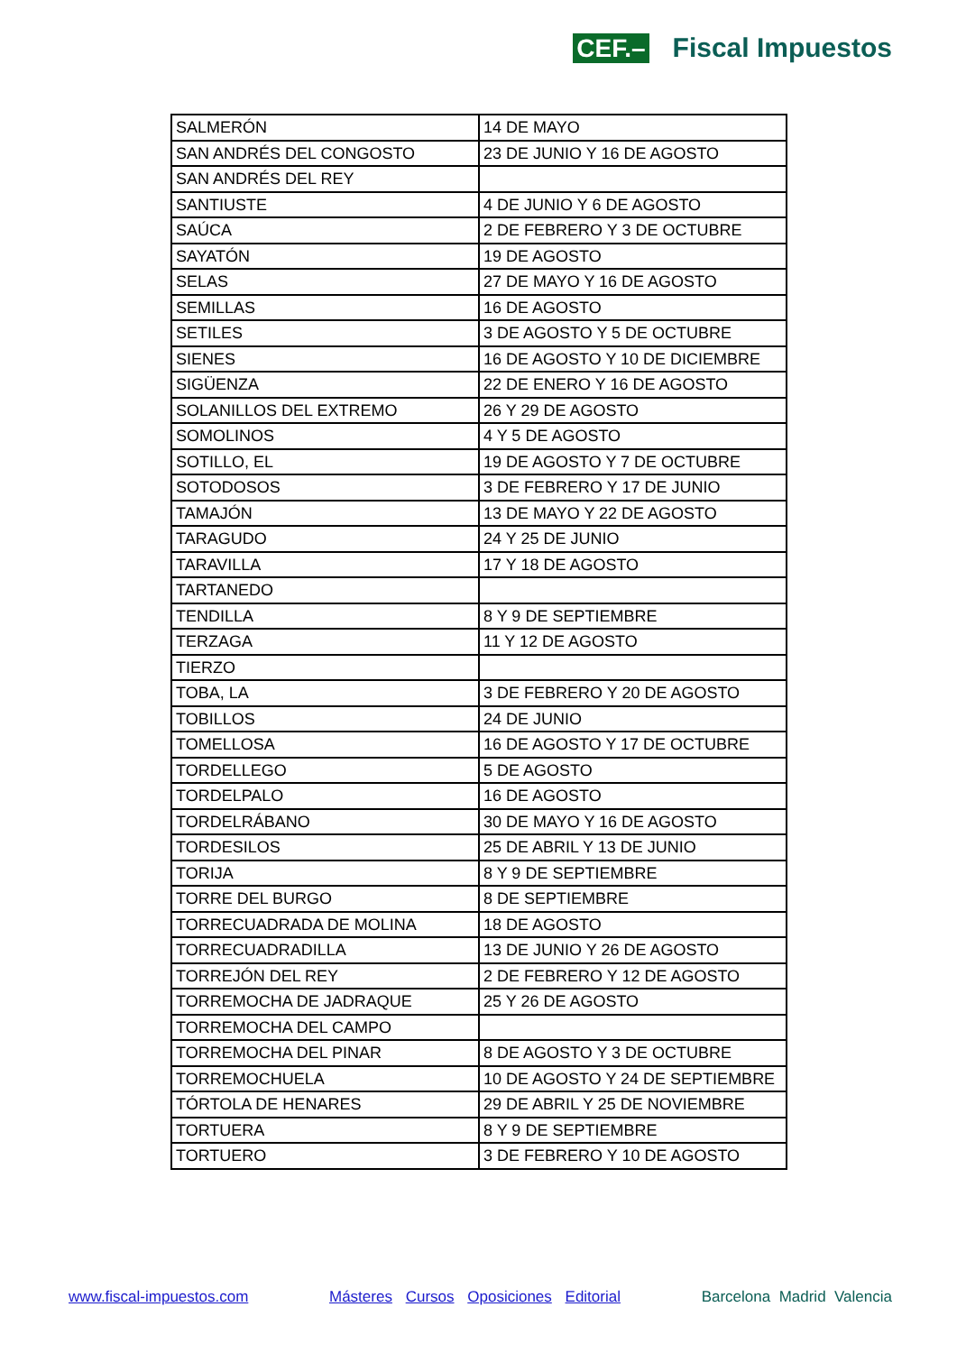CEF.– Fiscal Impuestos
| SALMERÓN | 14 DE MAYO |
| SAN ANDRÉS DEL CONGOSTO | 23 DE JUNIO Y 16 DE AGOSTO |
| SAN ANDRÉS DEL REY | |
| SANTIUSTE | 4 DE JUNIO Y 6 DE AGOSTO |
| SAÚCA | 2 DE FEBRERO Y 3 DE OCTUBRE |
| SAYATÓN | 19 DE AGOSTO |
| SELAS | 27 DE MAYO Y 16 DE AGOSTO |
| SEMILLAS | 16 DE AGOSTO |
| SETILES | 3 DE AGOSTO Y 5 DE OCTUBRE |
| SIENES | 16 DE AGOSTO Y 10 DE DICIEMBRE |
| SIGÜENZA | 22 DE ENERO Y 16 DE AGOSTO |
| SOLANILLOS DEL EXTREMO | 26 Y 29 DE AGOSTO |
| SOMOLINOS | 4 Y 5 DE AGOSTO |
| SOTILLO, EL | 19 DE AGOSTO Y 7 DE OCTUBRE |
| SOTODOSOS | 3 DE FEBRERO Y 17 DE JUNIO |
| TAMAJÓN | 13 DE MAYO Y 22 DE AGOSTO |
| TARAGUDO | 24 Y 25 DE JUNIO |
| TARAVILLA | 17 Y 18 DE AGOSTO |
| TARTANEDO | |
| TENDILLA | 8 Y 9 DE SEPTIEMBRE |
| TERZAGA | 11 Y 12 DE AGOSTO |
| TIERZO | |
| TOBA, LA | 3 DE FEBRERO Y 20 DE AGOSTO |
| TOBILLOS | 24 DE JUNIO |
| TOMELLOSA | 16 DE AGOSTO Y 17 DE OCTUBRE |
| TORDELLEGO | 5 DE AGOSTO |
| TORDELPALO | 16 DE AGOSTO |
| TORDELRÁBANO | 30 DE MAYO Y 16 DE AGOSTO |
| TORDESILOS | 25 DE ABRIL Y 13 DE JUNIO |
| TORIJA | 8 Y 9 DE SEPTIEMBRE |
| TORRE DEL BURGO | 8 DE SEPTIEMBRE |
| TORRECUADRADA DE MOLINA | 18 DE AGOSTO |
| TORRECUADRADILLA | 13 DE JUNIO Y 26 DE AGOSTO |
| TORREJÓN DEL REY | 2 DE FEBRERO Y 12 DE AGOSTO |
| TORREMOCHA DE JADRAQUE | 25 Y 26 DE AGOSTO |
| TORREMOCHA DEL CAMPO | |
| TORREMOCHA DEL PINAR | 8 DE AGOSTO Y 3 DE OCTUBRE |
| TORREMOCHUELA | 10 DE AGOSTO Y 24 DE SEPTIEMBRE |
| TÓRTOLA DE HENARES | 29 DE ABRIL Y 25 DE NOVIEMBRE |
| TORTUERA | 8 Y 9 DE SEPTIEMBRE |
| TORTUERO | 3 DE FEBRERO Y 10 DE AGOSTO |
www.fiscal-impuestos.com Másteres Cursos Oposiciones Editorial Barcelona Madrid Valencia